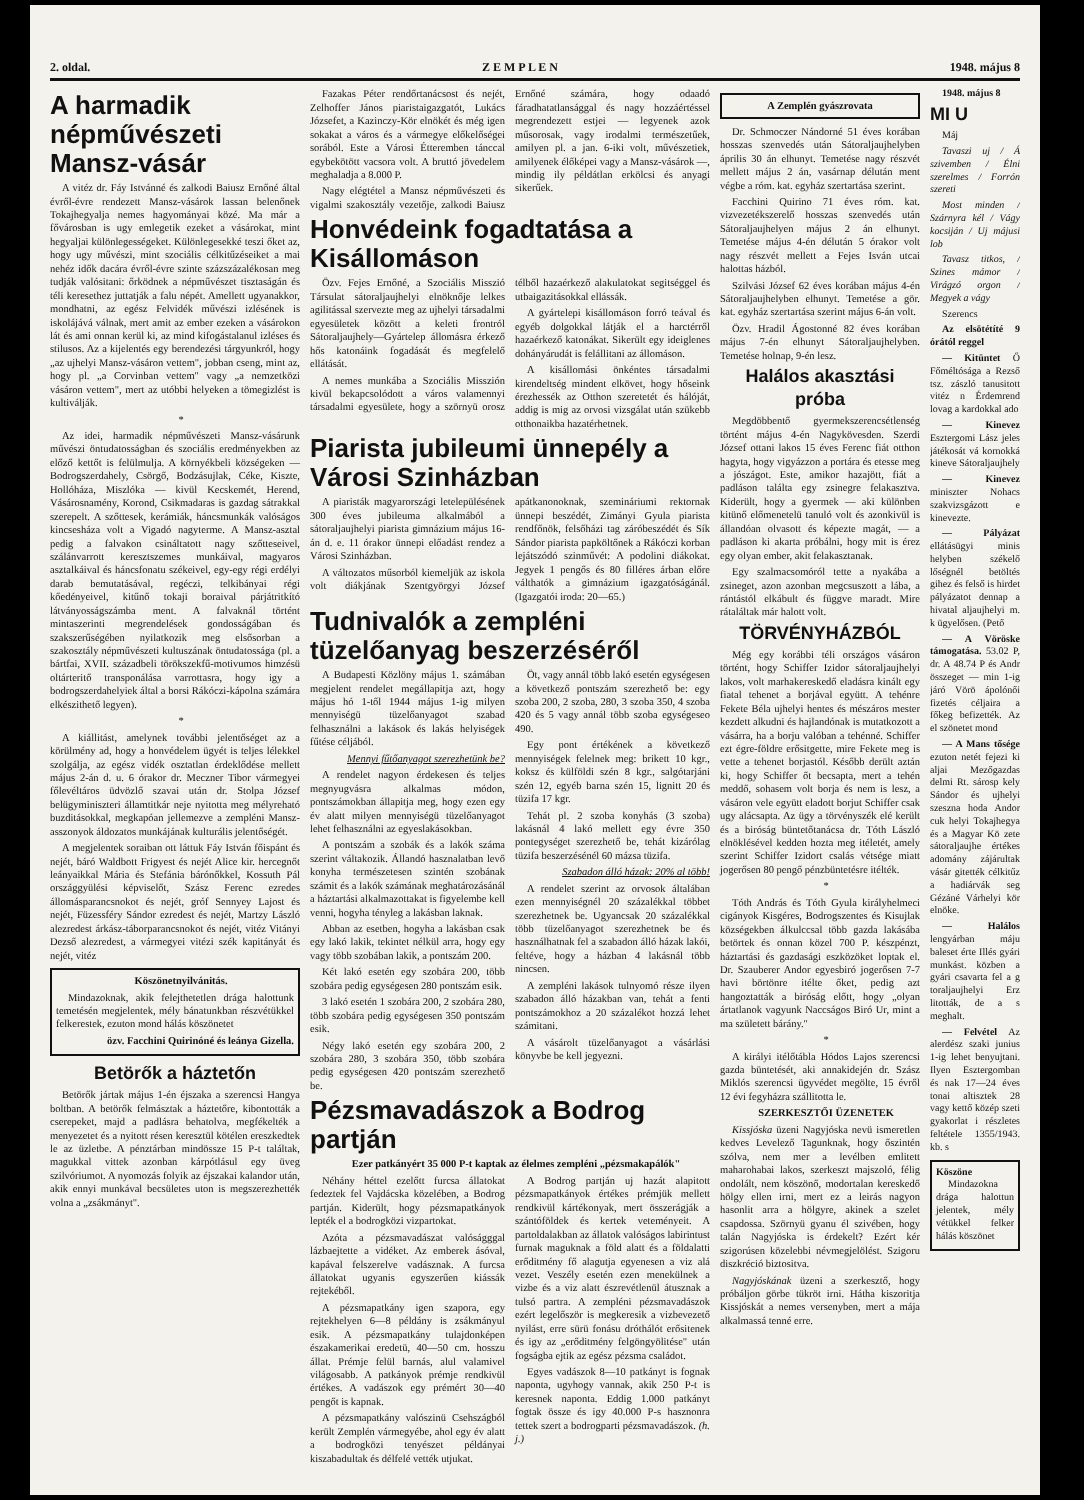2. oldal. Z E M P L E N 1948. május 8
A harmadik népművészeti Mansz-vásár
A vitéz dr. Fáy Istvánné és zalkodi Baiusz Ernőné által évről-évre rendezett Mansz-vásárok lassan belenőnek Tokajhegyalja nemes hagyományai közé. Ma már a fővárosban is ugy emlegetik ezeket a vásárokat, mint hegyaljai különlegességeket. Különlegesekké teszi őket az, hogy ugy művészi, mint szociális célkitűzéseiket a mai nehéz idők dacára évről-évre szinte százszázalékosan meg tudják valósitani: őrködnek a népművészet tisztaságán és téli keresethez juttatják a falu népét. Amellett ugyanakkor, mondhatni, az egész Felvidék művészi izlésének is iskolájává válnak, mert amit az ember ezeken a vásárokon lát és ami onnan kerül ki, az mind kifogástalanul izléses és stilusos. Az a kijelentés egy berendezési tárgyunkról, hogy „az ujhelyi Mansz-vásáron vettem", jobban cseng, mint az, hogy pl. „a Corvinban vettem" vagy „a nemzetközi vásáron vettem", mert az utóbbi helyeken a tömegizlést is kultiválják.
*
Az idei, harmadik népművészeti Mansz-vásárunk művészi öntudatosságban és szociális eredményekben az előző kettőt is felülmulja. A környékbeli községeken — Bodrogszerdahely, Csörgő, Bodzásujlak, Céke, Kiszte, Hollóháza, Miszlóka — kivül Kecskemét, Herend, Vásárosnamény, Korond, Csikmadaras is gazdag sátrakkal szerepelt. A szőttesek, kerámiák, háncsmunkák valóságos kincsesháza volt a Vigadó nagyterme. A Mansz-asztal pedig a falvakon csináltatott nagy szőtteseivel, szálánvarrott keresztszemes munkáival, magyaros asztalkáival és háncsfonatu székeivel, egy-egy régi erdélyi darab bemutatásával, regéczi, telkibányai régi kőedényeivel, kitűnő tokaji boraival párjátritkító látványosságszámba ment. A falvaknál történt mintaszerinti megrendelések gondosságában és szakszerűségében nyilatkozik meg elsősorban a szakosztály népművészeti kultuszának öntudatossága (pl. a bártfai, XVII. századbeli törökszekfű-motivumos himzésü oltárteritő transponálása varrottasra, hogy igy a bodrogszerdahelyiek által a borsi Rákóczi-kápolna számára elkészithető legyen).
*
A kiállitást, amelynek további jelentőséget az a körülmény ad, hogy a honvédelem ügyét is teljes lélekkel szolgálja, az egész vidék osztatlan érdeklődése mellett május 2-án d. u. 6 órakor dr. Meczner Tibor vármegyei főlevéltáros üdvözlő szavai után dr. Stolpa József belügyminiszteri államtitkár neje nyitotta meg mélyreható buzditásokkal, megkapóan jellemezve a zempléni Mansz-asszonyok áldozatos munkájának kulturális jelentőségét.
A megjelentek soraiban ott láttuk Fáy István főispánt és nejét, báró Waldbott Frigyest és nejét Alice kir. hercegnőt leányaikkal Mária és Stefánia bárónőkkel, Kossuth Pál országgyülési képviselőt, Szász Ferenc ezredes állomásparancsnokot és nejét, gróf Sennyey Lajost és nejét, Füzessféry Sándor ezredest és nejét, Martzy László alezredest árkász-táborparancsnokot és nejét, vitéz Vitányi Dezső alezredest, a vármegyei vitézi szék kapitányát és nejét, vitéz
Köszönetnyilvánitás.
Mindazoknak, akik felejthetetlen drága halottunk temetésén megjelentek, mély bánatunkban részvétükkel felkerestek, ezuton mond hálás köszönetet
özv. Facchini Quirinóné és leánya Gizella.
Betörők a háztetőn
Betörők jártak május 1-én éjszaka a szerencsi Hangya boltban. A betörők felmásztak a háztetőre, kibontották a cserepeket, majd a padlásra behatolva, megfékelték a menyezetet és a nyitott résen keresztül kötélen ereszkedtek le az üzletbe. A pénztárban mindössze 15 P-t találtak, magukkal vittek azonban kárpótlásul egy üveg szilvóriumot. A nyomozás folyik az éjszakai kalandor után, akik ennyi munkával becsületes uton is megszerezhették volna a „zsákmányt".
Fazakas Péter rendőrtanácsost és nejét, Zelhoffer János piaristaigazgatót, Lukács Józsefet, a Kazinczy-Kör elnökét és még igen sokakat a város és a vármegye előkelőségei sorából. Este a Városi Étteremben tánccal egybekötött vacsora volt. A bruttó jövedelem meghaladja a 8.000 P.
Nagy elégtétel a Mansz népművészeti és vigalmi szakosztály vezetője, zalkodi Baiusz Ernőné számára, hogy odaadó fáradhatatlansággal és nagy hozzáértéssel megrendezett estjei — legyenek azok műsorosak, vagy irodalmi természetűek, amilyen pl. a jan. 6-iki volt, művészetiek, amilyenek élőképei vagy a Mansz-vásárok —, mindig ily példátlan erkölcsi és anyagi sikerűek.
Honvédeink fogadtatása a Kisállomáson
Özv. Fejes Ernőné, a Szociális Misszió Társulat sátoraljaujhelyi elnöknője lelkes agilitással szervezte meg az ujhelyi társadalmi egyesületek között a keleti frontról Sátoraljaujhely—Gyártelep állomásra érkező hős katonáink fogadását és megfelelő ellátását.
A nemes munkába a Szociális Misszión kivül bekapcsolódott a város valamennyi társadalmi egyesülete, hogy a szörnyü orosz télből hazaérkező alakulatokat segitséggel és utbaigazitásokkal ellássák.
A gyártelepi kisállomáson forró teával és egyéb dolgokkal látják el a harctérről hazaérkező katonákat. Sikerült egy ideiglenes dohányárudát is felállitani az állomáson.
A kisállomási önkéntes társadalmi kirendeltség mindent elkövet, hogy hőseink érezhessék az Otthon szeretetét és hálóját, addig is mig az orvosi vizsgálat után szükebb otthonaikba hazatérhetnek.
Piarista jubileumi ünnepély a Városi Szinházban
A piaristák magyarországi letelepülésének 300 éves jubileuma alkalmából a sátoraljaujhelyi piarista gimnázium május 16-án d. e. 11 órakor ünnepi előadást rendez a Városi Szinházban.
A változatos műsorból kiemeljük az iskola volt diákjának Szentgyörgyi József apátkanonoknak, szemináriumi rektornak ünnepi beszédét, Zimányi Gyula piarista rendfőnök, felsőházi tag záróbeszédét és Sík Sándor piarista papköltőnek a Rákóczi korban lejátszódó szinművét: A podolini diákokat. Jegyek 1 pengős és 80 filléres árban előre válthatók a gimnázium igazgatóságánál. (Igazgatói iroda: 20—65.)
Tudnivalók a zempléni tüzelőanyag beszerzéséről
A Budapesti Közlöny május 1. számában megjelent rendelet megállapitja azt, hogy május hó 1-től 1944 május 1-ig milyen mennyiségü tüzelőanyagot szabad felhasználni a lakások és lakás helyiségek fűtése céljából.
Mennyi fűtőanyagot szerezhetünk be?
A rendelet nagyon érdekesen és teljes megnyugvásra alkalmas módon, pontszámokban állapitja meg, hogy ezen egy év alatt milyen mennyiségü tüzelőanyagot lehet felhasználni az egyeslakásokban.
A pontszám a szobák és a lakók száma szerint váltakozik. Állandó hasznalatban levő konyha természetesen szintén szobának számit és a lakók számának meghatározásánál a háztartási alkalmazottakat is figyelembe kell venni, hogyha tényleg a lakásban laknak.
Abban az esetben, hogyha a lakásban csak egy lakó lakik, tekintet nélkül arra, hogy egy vagy több szobában lakik, a pontszám 200.
Két lakó esetén egy szobára 200, több szobára pedig egységesen 280 pontszám esik.
3 lakó esetén 1 szobára 200, 2 szobára 280, több szobára pedig egységesen 350 pontszám esik.
Négy lakó esetén egy szobára 200, 2 szobára 280, 3 szobára 350, több szobára pedig egységesen 420 pontszám szerezhető be.
Öt, vagy annál több lakó esetén egységesen a következő pontszám szerezhető be: egy szoba 200, 2 szoba, 280, 3 szoba 350, 4 szoba 420 és 5 vagy annál több szoba egységeseo 490.
Egy pont értékének a következő mennyiségek felelnek meg: brikett 10 kgr., koksz és külföldi szén 8 kgr., salgótarjáni szén 12, egyéb barna szén 15, lignitt 20 és tüzifa 17 kgr.
Tehát pl. 2 szoba konyhás (3 szoba) lakásnál 4 lakó mellett egy évre 350 pontegységet szerezhető be, tehát kizárólag tüzifa beszerzésénél 60 mázsa tüzifa.
Szabadon álló házak: 20% al több!
A rendelet szerint az orvosok általában ezen mennyiségnél 20 százalékkal többet szerezhetnek be. Ugyancsak 20 százalékkal több tüzelőanyagot szerezhetnek be és használhatnak fel a szabadon álló házak lakói, feltéve, hogy a házban 4 lakásnál több nincsen.
A zempléni lakások tulnyomó része ilyen szabadon álló házakban van, tehát a fenti pontszámokhoz a 20 százalékot hozzá lehet számitani.
A vásárolt tüzelőanyagot a vásárlási könyvbe be kell jegyezni.
Pézsmavadászok a Bodrog partján
Ezer patkányért 35 000 P-t kaptak az élelmes zempléni „pézsmakapálók"
Néhány héttel ezelőtt furcsa állatokat fedeztek fel Vajdácska közelében, a Bodrog partján. Kiderült, hogy pézsmapatkányok lepték el a bodrogközi vizpartokat.
Azóta a pézsmavadászat valóságggal lázbaejtette a vidéket. Az emberek ásóval, kapával felszerelve vadásznak. A furcsa állatokat ugyanis egyszerűen kiássák rejtekéből.
A pézsmapatkány igen szapora, egy rejtekhelyen 6—8 példány is zsákmányul esik. A pézsmapatkány tulajdonképen északamerikai eredetü, 40—50 cm. hosszu állat. Prémje felül barnás, alul valamivel világosabb. A patkányok prémje rendkivül értékes. A vadászok egy prémért 30—40 pengőt is kapnak.
A pézsmapatkány valószinü Csehszágból került Zemplén vármegyébe, ahol egy év alatt a bodrogközi tenyészet példányai kiszabadultak és délfelé vették utjukat.
A Bodrog partján uj hazát alapitott pézsmapatkányok értékes prémjük mellett rendkivül kártékonyak, mert összerágják a szántóföldek és kertek veteményeit. A partoldalakban az állatok valóságos labirintust furnak maguknak a föld alatt és a földalatti erőditmény fő alagutja egyenesen a viz alá vezet. Veszély esetén ezen menekülnek a vizbe és a viz alatt észrevétlenül átusznak a tulsó partra. A zempléni pézsmavadászok ezért legelőször is megkeresik a vizbevezető nyilást, erre sürü fonásu dróthálót erősitenek és igy az „erőditmény felgöngyölitése" után fogságba ejtik az egész pézsma családot.
Egyes vadászok 8—10 patkányt is fognak naponta, ugyhogy vannak, akik 250 P-t is keresnek naponta. Eddig 1.000 patkányt fogtak össze és igy 40.000 P-s hasznonra tettek szert a bodrogparti pézsmavadászok. (h. j.)
A Zemplén gyászrovata
Dr. Schmoczer Nándorné 51 éves korában hosszas szenvedés után Sátoraljaujhelyben április 30 án elhunyt. Temetése nagy részvét mellett május 2 án, vasárnap délután ment végbe a róm. kat. egyház szertartása szerint.
Facchini Quirino 71 éves róm. kat. vizvezetékszerelő hosszas szenvedés után Sátoraljaujhelyen május 2 án elhunyt. Temetése május 4-én délután 5 órakor volt nagy részvét mellett a Fejes Isván utcai halottas házból.
Szilvási József 62 éves korában május 4-én Sátoraljaujhelyben elhunyt. Temetése a gör. kat. egyház szertartása szerint május 6-án volt.
Özv. Hradil Ágostonné 82 éves korában május 7-én elhunyt Sátoraljaujhelyben. Temetése holnap, 9-én lesz.
Halálos akasztási próba
Megdöbbentő gyermekszerencsétlenség történt május 4-én Nagykövesden. Szerdi József ottani lakos 15 éves Ferenc fiát otthon hagyta, hogy vigyázzon a portára és etesse meg a jószágot. Este, amikor hazajött, fiát a padláson találta egy zsinegre felakasztva. Kiderült, hogy a gyermek — aki különben kitünő előmenetelü tanuló volt és azonkivül is állandóan olvasott és képezte magát, — a padláson ki akarta próbálni, hogy mit is érez egy olyan ember, akit felakasztanak.
Egy szalmacsomóról tette a nyakába a zsineget, azon azonban megcsuszott a lába, a rántástól elkábult és függve maradt. Mire rátaláltak már halott volt.
TÖRVÉNYHÁZBÓL
Még egy korábbi téli országos vásáron történt, hogy Schiffer Izidor sátoraljaujhelyi lakos, volt marhakereskedő eladásra kinált egy fiatal tehenet a borjával együtt. A tehénre Fekete Béla ujhelyi hentes és mészáros mester kezdett alkudni és hajlandónak is mutatkozott a vásárra, ha a borju valóban a tehénné. Schiffer ezt égre-földre erősitgette, mire Fekete meg is vette a tehenet borjastól. Később derült aztán ki, hogy Schiffer őt becsapta, mert a tehén meddő, sohasem volt borja és nem is lesz, a vásáron vele együtt eladott borjut Schiffer csak ugy alácsapta. Az ügy a törvényszék elé került és a biróság büntetőtanácsa dr. Tóth László elnöklésével kedden hozta meg itéletét, amely szerint Schiffer Izidort csalás vétsége miatt jogerősen 80 pengő pénzbüntetésre itélték.
*
Tóth András és Tóth Gyula királyhelmeci cigányok Kisgéres, Bodrogszentes és Kisujlak községekben álkulccsal több gazda lakásába betörtek és onnan közel 700 P. készpénzt, háztartási és gazdasági eszközöket loptak el. Dr. Szauberer Andor egyesbiró jogerősen 7-7 havi börtönre itélte őket, pedig azt hangoztatták a biróság előtt, hogy „olyan ártatlanok vagyunk Naccságos Biró Ur, mint a ma született bárány."
*
A királyi itélőtábla Hódos Lajos szerencsi gazda büntetését, aki annakidején dr. Szász Miklós szerencsi ügyvédet megölte, 15 évről 12 évi fegyházra szállitotta le.
SZERKESZTŐI ÜZENETEK
Kissjóska üzeni Nagyjóska nevü ismeretlen kedves Levelező Tagunknak, hogy őszintén szólva, nem mer a levélben emlitett maharohabai lakos, szerkeszt majszoló, félig ondolált, nem köszönő, modortalan kereskedő hölgy ellen irni, mert ez a leirás nagyon hasonlit arra a hölgyre, akinek a szelet csapdossa. Szörnyü gyanu él szivében, hogy talán Nagyjóska is érdekelt? Ezért kér szigorúsen közelebbi névmegjelölést. Szigoru diszkréció biztositva.
Nagyjóskának üzeni a szerkesztő, hogy próbáljon görbe tükröt irni. Hátha kiszoritja Kissjóskát a nemes versenyben, mert a mája alkalmassá tenné erre.
1948. május 8
MI U
Máj
Tavaszi uj / Á szivemben / Élni szerelmes / Forrón szereti
Most minden / Szárnyra kél / Vágy kocsiján / Uj májusi lob
Tavasz titkos, / Szines mámor / Virágzó orgon / Megyek a vágy
Szerencs
Az elsötétíté 9 órától reggel
— Kitüntet Ő Főméltósága a Rezső tsz. zászló tanusitott vitéz n Érdemrend lovag a kardokkal ado
— Kinevez Esztergomi Lász jeles játékosát vá kornokká kineve Sátoraljaujhely
— Kinevez miniszter Nohacs szakvizsgázott e kinevezte.
— Pályázat ellátásügyi minis helyben székelő lőségnél betöltés gihez és felső is hirdet pályázatot dennap a hivatal aljaujhelyi m. k ügyelősen. (Pető
— A Vöröske támogatása. 53.02 P, dr. A 48.74 P és Andr összeget — min 1-ig járó Vörö ápolónői fizetés céljaira a főkeg befizették. Az el szönetet mond
— A Mans tősége ezuton netét fejezi ki aljai Mezőgazdas delmi Rt. sárosp kely Sándor és ujhelyi szeszna hoda Andor cuk helyi Tokajhegya és a Magyar Kö zete sátoraljaujhe értékes adomány zájárultak vásár gitették célkitűz a hadiárvák seg Gézáné Várhelyi kör elnöke.
— Halálos lengyárban máju baleset érte Illés gyári munkást. közben a gyári csavarta fel a g toraljaujhelyi Erz litották, de a s meghalt.
— Felvétel Az alerdész szaki junius 1-ig lehet benyujtani. Ilyen Esztergomban és nak 17—24 éves tonai altisztek 28 vagy kettő közép szeti gyakorlat i részletes feltétele 1355/1943. kb. s
Köszöne
Mindazokna drága halottun jelentek, mély vétükkel felker hálás köszönet